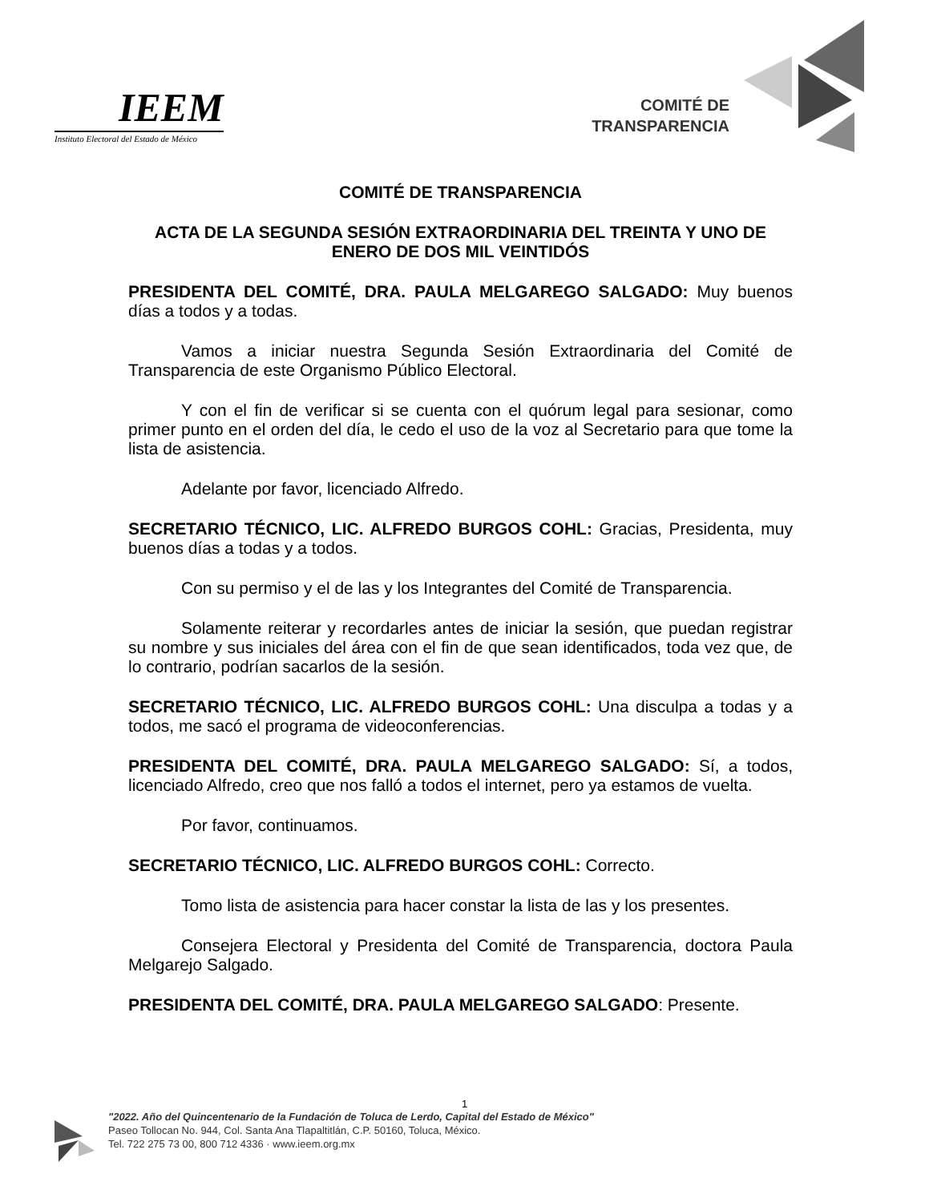IEEM
Instituto Electoral del Estado de México
COMITÉ DE
TRANSPARENCIA
COMITÉ DE TRANSPARENCIA
ACTA DE LA SEGUNDA SESIÓN EXTRAORDINARIA DEL TREINTA Y UNO DE ENERO DE DOS MIL VEINTIDÓS
PRESIDENTA DEL COMITÉ, DRA. PAULA MELGAREGO SALGADO: Muy buenos días a todos y a todas.
Vamos a iniciar nuestra Segunda Sesión Extraordinaria del Comité de Transparencia de este Organismo Público Electoral.
Y con el fin de verificar si se cuenta con el quórum legal para sesionar, como primer punto en el orden del día, le cedo el uso de la voz al Secretario para que tome la lista de asistencia.
Adelante por favor, licenciado Alfredo.
SECRETARIO TÉCNICO, LIC. ALFREDO BURGOS COHL: Gracias, Presidenta, muy buenos días a todas y a todos.
Con su permiso y el de las y los Integrantes del Comité de Transparencia.
Solamente reiterar y recordarles antes de iniciar la sesión, que puedan registrar su nombre y sus iniciales del área con el fin de que sean identificados, toda vez que, de lo contrario, podrían sacarlos de la sesión.
SECRETARIO TÉCNICO, LIC. ALFREDO BURGOS COHL: Una disculpa a todas y a todos, me sacó el programa de videoconferencias.
PRESIDENTA DEL COMITÉ, DRA. PAULA MELGAREGO SALGADO: Sí, a todos, licenciado Alfredo, creo que nos falló a todos el internet, pero ya estamos de vuelta.
Por favor, continuamos.
SECRETARIO TÉCNICO, LIC. ALFREDO BURGOS COHL: Correcto.
Tomo lista de asistencia para hacer constar la lista de las y los presentes.
Consejera Electoral y Presidenta del Comité de Transparencia, doctora Paula Melgarejo Salgado.
PRESIDENTA DEL COMITÉ, DRA. PAULA MELGAREGO SALGADO: Presente.
1
"2022. Año del Quincentenario de la Fundación de Toluca de Lerdo, Capital del Estado de México"
Paseo Tollocan No. 944, Col. Santa Ana Tlapaltitlán, C.P. 50160, Toluca, México.
Tel. 722 275 73 00, 800 712 4336 · www.ieem.org.mx